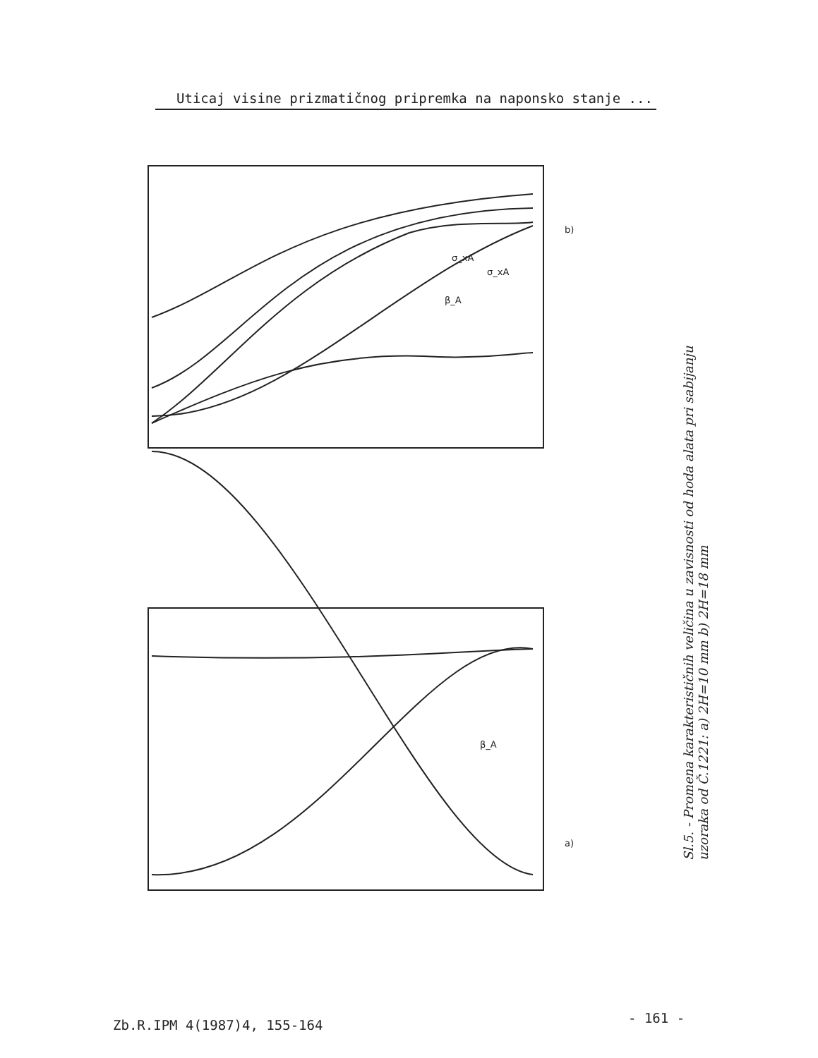Uticaj visine prizmatičnog pripremka na naponsko stanje ...
β_A
β_A
σ_xA
σ_xA
b)
a)
Sl.5. - Promena karakterističnih veličina u zavisnosti od hoda alata pri sabijanju uzoraka od Č.1221: a) 2H=10 mm b) 2H=18 mm
Zb.R.IPM 4(1987)4, 155-164 - 161 -